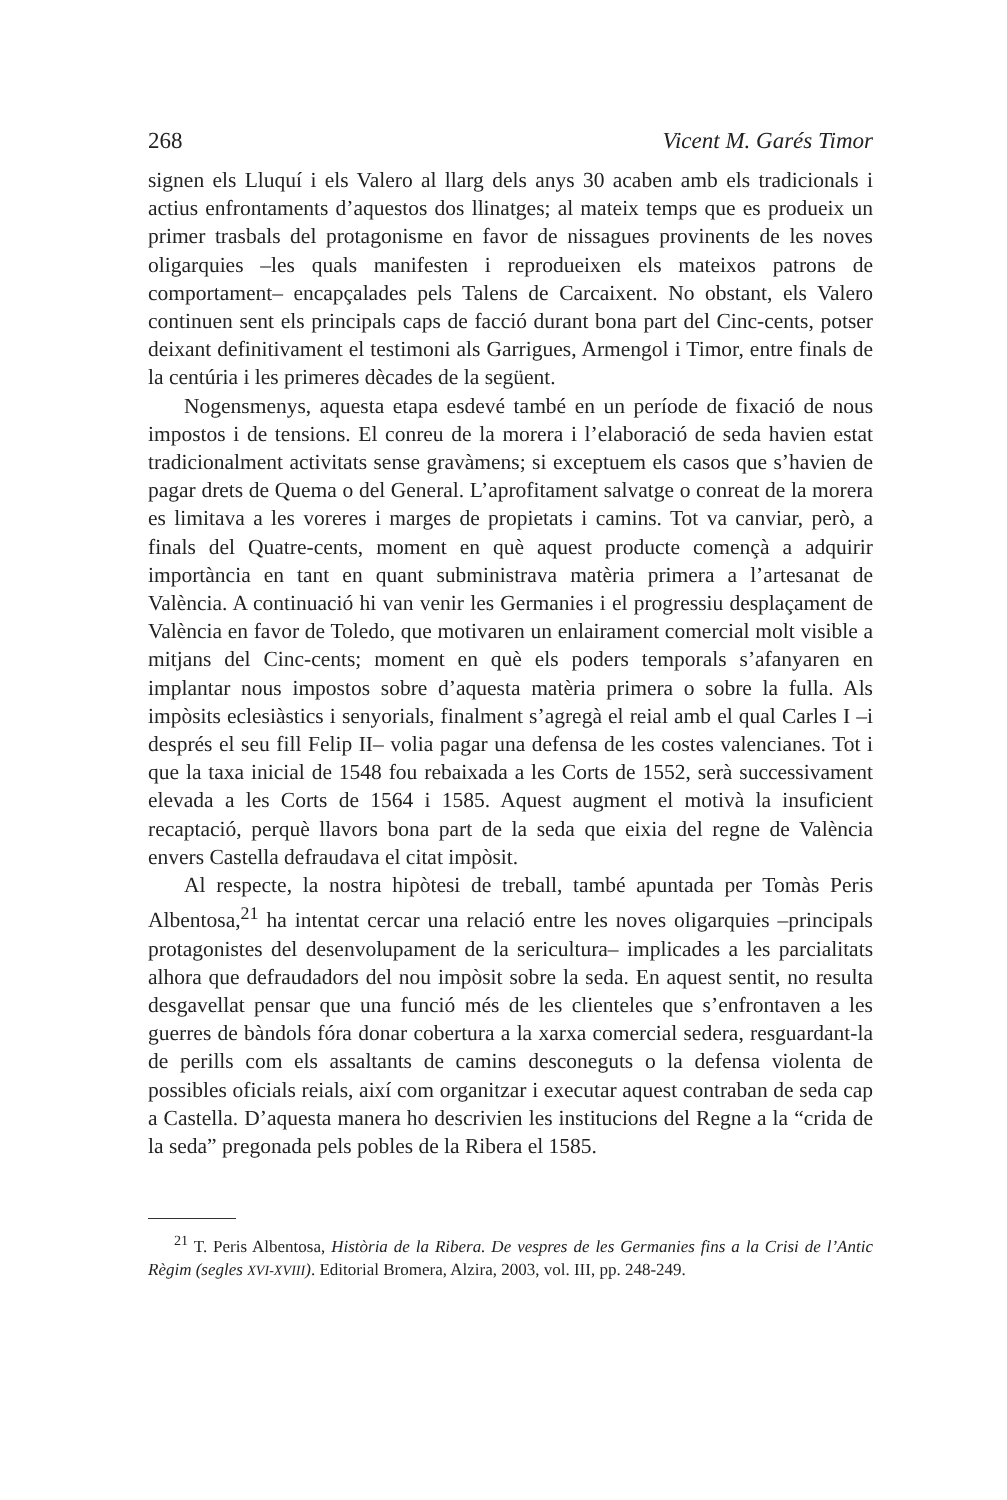268 Vicent M. Garés Timor
signen els Lluquí i els Valero al llarg dels anys 30 acaben amb els tradicionals i actius enfrontaments d’aquestos dos llinatges; al mateix temps que es produeix un primer trasbals del protagonisme en favor de nissagues provinents de les noves oligarquies –les quals manifesten i reprodueixen els mateixos patrons de comportament– encapçalades pels Talens de Carcaixent. No obstant, els Valero continuen sent els principals caps de facció durant bona part del Cinc-cents, potser deixant definitivament el testimoni als Garrigues, Armengol i Timor, entre finals de la centúria i les primeres dècades de la següent.
Nogensmenys, aquesta etapa esdevé també en un període de fixació de nous impostos i de tensions. El conreu de la morera i l’elaboració de seda havien estat tradicionalment activitats sense gravàmens; si exceptuem els casos que s’havien de pagar drets de Quema o del General. L’aprofitament salvatge o conreat de la morera es limitava a les voreres i marges de propietats i camins. Tot va canviar, però, a finals del Quatre-cents, moment en què aquest producte començà a adquirir importància en tant en quant subministrava matèria primera a l’artesanat de València. A continuació hi van venir les Germanies i el progressiu desplaçament de València en favor de Toledo, que motivaren un enlairament comercial molt visible a mitjans del Cinc-cents; moment en què els poders temporals s’afanyaren en implantar nous impostos sobre d’aquesta matèria primera o sobre la fulla. Als impòsits eclesiàstics i senyorials, finalment s’agregà el reial amb el qual Carles I –i després el seu fill Felip II– volia pagar una defensa de les costes valencianes. Tot i que la taxa inicial de 1548 fou rebaixada a les Corts de 1552, serà successivament elevada a les Corts de 1564 i 1585. Aquest augment el motivà la insuficient recaptació, perquè llavors bona part de la seda que eixia del regne de València envers Castella defraudava el citat impòsit.
Al respecte, la nostra hipòtesi de treball, també apuntada per Tomàs Peris Albentosa,<sup>21</sup> ha intentat cercar una relació entre les noves oligarquies –principals protagonistes del desenvolupament de la sericultura– implicades a les parcialitats alhora que defraudadors del nou impòsit sobre la seda. En aquest sentit, no resulta desgavellat pensar que una funció més de les clienteles que s’enfrontaven a les guerres de bàndols fóra donar cobertura a la xarxa comercial sedera, resguardant-la de perills com els assaltants de camins desconeguts o la defensa violenta de possibles oficials reials, així com organitzar i executar aquest contraban de seda cap a Castella. D’aquesta manera ho descrivien les institucions del Regne a la “crida de la seda” pregonada pels pobles de la Ribera el 1585.
<sup>21</sup> T. Peris Albentosa, Història de la Ribera. De vespres de les Germanies fins a la Crisi de l’Antic Règim (segles XVI-XVIII). Editorial Bromera, Alzira, 2003, vol. III, pp. 248-249.